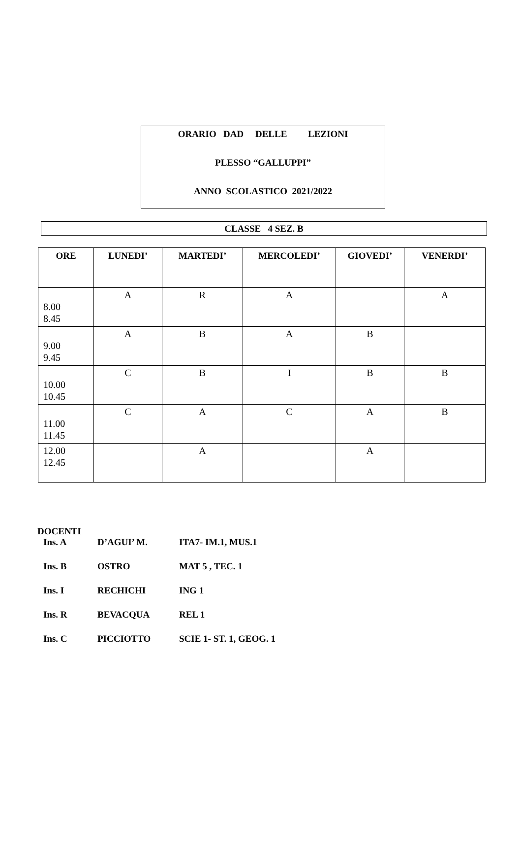ORARIO DAD DELLE LEZIONI
PLESSO “GALLUPPI”
ANNO SCOLASTICO 2021/2022
CLASSE 4 SEZ. B
| ORE | LUNEDI’ | MARTEDI’ | MERCOLEDI’ | GIOVEDI’ | VENERDI’ |
| --- | --- | --- | --- | --- | --- |
| 8.00 8.45 | A | R | A | | A |
| 9.00 9.45 | A | B | A | B | |
| 10.00 10.45 | C | B | I | B | B |
| 11.00 11.45 | C | A | C | A | B |
| 12.00 12.45 | | A | | A | |
DOCENTI
Ins. A D’AGUI’ M. ITA7- IM.1, MUS.1
Ins. B OSTRO MAT 5 , TEC. 1
Ins. I RECHICHI ING 1
Ins. R BEVACQUA REL 1
Ins. C PICCIOTTO SCIE 1- ST. 1, GEOG. 1